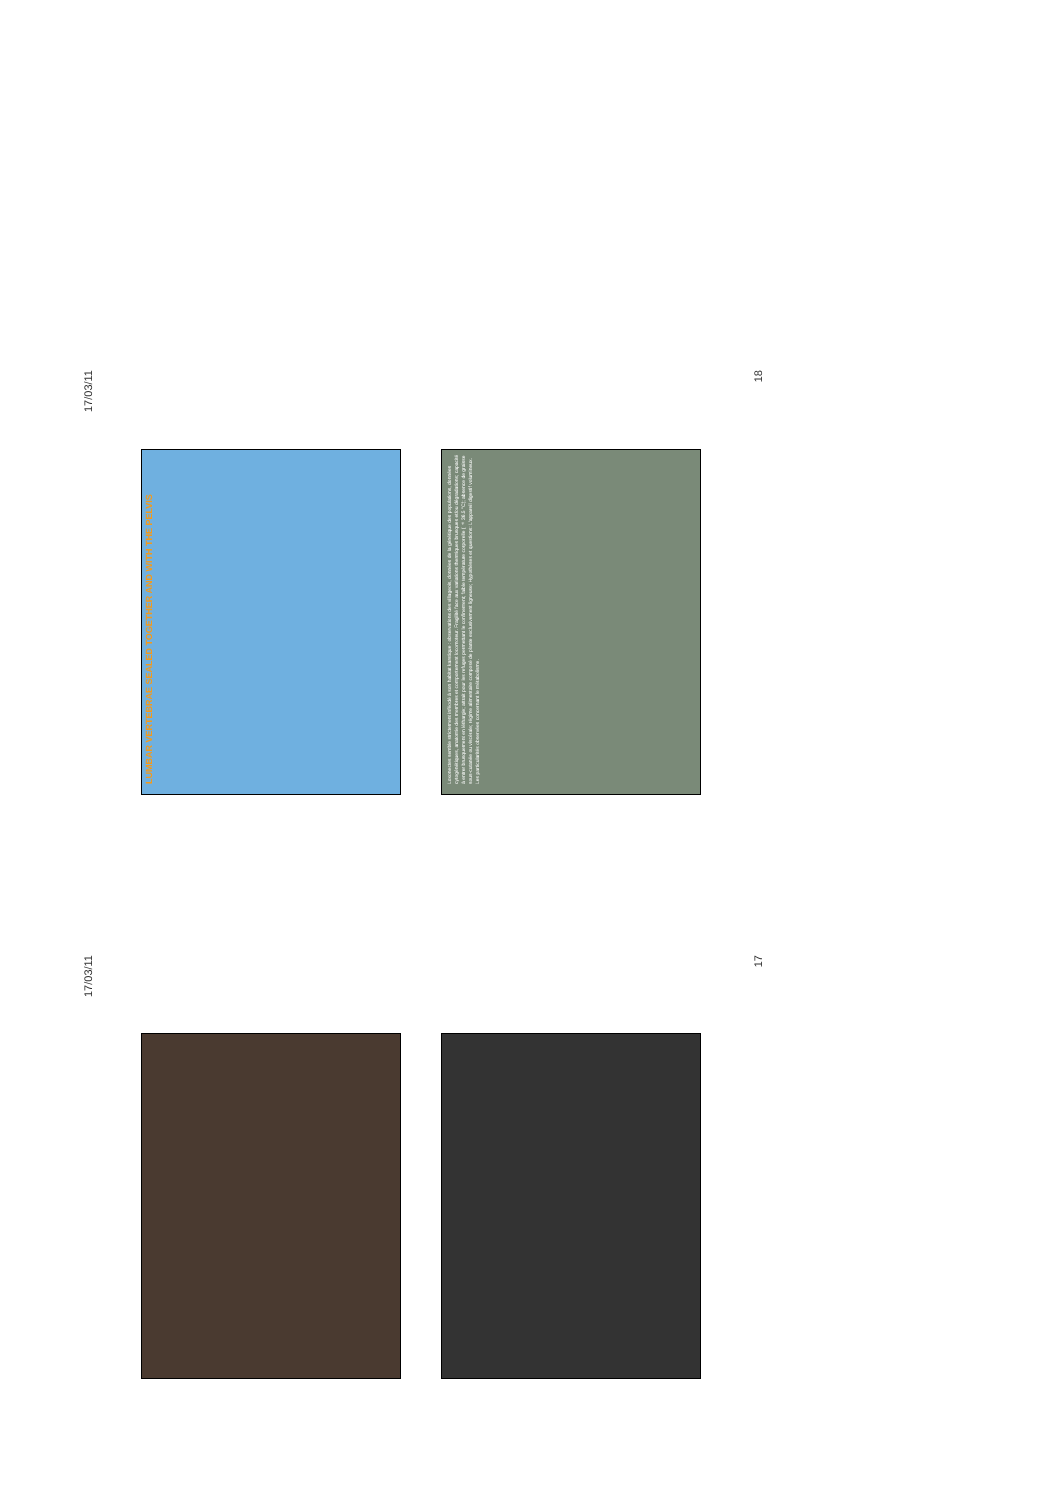17/03/11
LUMBAR VERTEBRAE SEALED TOGETHER AND WITH THE PELVIS
Loxonectes semble strictement inféodé à son habitat karstique : observations des villageois, données de la génétique des populations, données cytogénétiques, anatomie des membres et comportement locomoteur. Fragilité face aux variations thermiques brusques et/ou dégradations; capacité à entrer brusquement en léthargie; attrait pour les refuges permettant le confinement; faible température corporelle (± 36.5 °C); absence de graisse sous-cutanée ou viscérale; régime alimentaire composé de plante exclusivement ligneuse; Hypothèses et questions: L'appareil digestif volumineux. Les particularités observées concernant le métabolisme.
18
17/03/11
17